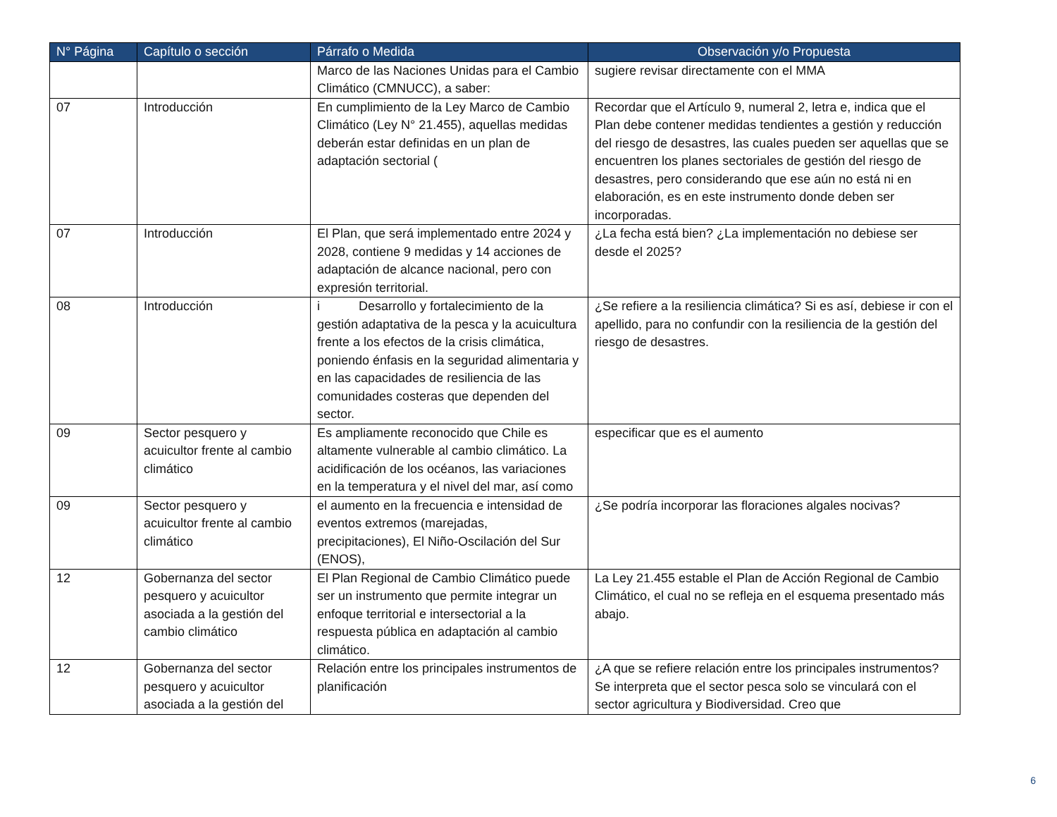| N° Página | Capítulo o sección | Párrafo o Medida | Observación y/o Propuesta |
| --- | --- | --- | --- |
| | | Marco de las Naciones Unidas para el Cambio Climático (CMNUCC), a saber: | sugiere revisar directamente con el MMA |
| 07 | Introducción | En cumplimiento de la Ley Marco de Cambio Climático (Ley N° 21.455), aquellas medidas deberán estar definidas en un plan de adaptación sectorial ( | Recordar que el Artículo 9, numeral 2, letra e, indica que el Plan debe contener medidas tendientes a gestión y reducción del riesgo de desastres, las cuales pueden ser aquellas que se encuentren los planes sectoriales de gestión del riesgo de desastres, pero considerando que ese aún no está ni en elaboración, es en este instrumento donde deben ser incorporadas. |
| 07 | Introducción | El Plan, que será implementado entre 2024 y 2028, contiene 9 medidas y 14 acciones de adaptación de alcance nacional, pero con expresión territorial. | ¿La fecha está bien? ¿La implementación no debiese ser desde el 2025? |
| 08 | Introducción | i Desarrollo y fortalecimiento de la gestión adaptativa de la pesca y la acuicultura frente a los efectos de la crisis climática, poniendo énfasis en la seguridad alimentaria y en las capacidades de resiliencia de las comunidades costeras que dependen del sector. | ¿Se refiere a la resiliencia climática? Si es así, debiese ir con el apellido, para no confundir con la resiliencia de la gestión del riesgo de desastres. |
| 09 | Sector pesquero y acuicultor frente al cambio climático | Es ampliamente reconocido que Chile es altamente vulnerable al cambio climático. La acidificación de los océanos, las variaciones en la temperatura y el nivel del mar, así como | especificar que es el aumento |
| 09 | Sector pesquero y acuicultor frente al cambio climático | el aumento en la frecuencia e intensidad de eventos extremos (marejadas, precipitaciones), El Niño-Oscilación del Sur (ENOS), | ¿Se podría incorporar las floraciones algales nocivas? |
| 12 | Gobernanza del sector pesquero y acuicultor asociada a la gestión del cambio climático | El Plan Regional de Cambio Climático puede ser un instrumento que permite integrar un enfoque territorial e intersectorial a la respuesta pública en adaptación al cambio climático. | La Ley 21.455 estable el Plan de Acción Regional de Cambio Climático, el cual no se refleja en el esquema presentado más abajo. |
| 12 | Gobernanza del sector pesquero y acuicultor asociada a la gestión del | Relación entre los principales instrumentos de planificación | ¿A que se refiere relación entre los principales instrumentos? Se interpreta que el sector pesca solo se vinculará con el sector agricultura y Biodiversidad. Creo que |
6